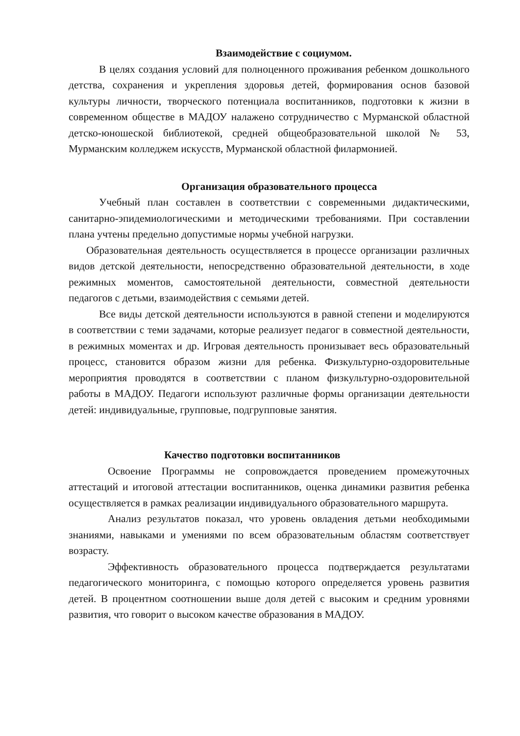Взаимодействие с социумом.
В целях создания условий для полноценного проживания ребенком дошкольного детства, сохранения и укрепления здоровья детей, формирования основ базовой культуры личности, творческого потенциала воспитанников, подготовки к жизни в современном обществе в МАДОУ налажено сотрудничество с Мурманской областной детско-юношеской библиотекой, средней общеобразовательной школой № 53, Мурманским колледжем искусств, Мурманской областной филармонией.
Организация образовательного процесса
Учебный план составлен в соответствии с современными дидактическими, санитарно-эпидемиологическими и методическими требованиями. При составлении плана учтены предельно допустимые нормы учебной нагрузки.
Образовательная деятельность осуществляется в процессе организации различных видов детской деятельности, непосредственно образовательной деятельности, в ходе режимных моментов, самостоятельной деятельности, совместной деятельности педагогов с детьми, взаимодействия с семьями детей.
Все виды детской деятельности используются в равной степени и моделируются в соответствии с теми задачами, которые реализует педагог в совместной деятельности, в режимных моментах и др. Игровая деятельность пронизывает весь образовательный процесс, становится образом жизни для ребенка. Физкультурно-оздоровительные мероприятия проводятся в соответствии с планом физкультурно-оздоровительной работы в МАДОУ. Педагоги используют различные формы организации деятельности детей: индивидуальные, групповые, подгрупповые занятия.
Качество подготовки воспитанников
Освоение Программы не сопровождается проведением промежуточных аттестаций и итоговой аттестации воспитанников, оценка динамики развития ребенка осуществляется в рамках реализации индивидуального образовательного маршрута.
Анализ результатов показал, что уровень овладения детьми необходимыми знаниями, навыками и умениями по всем образовательным областям соответствует возрасту.
Эффективность образовательного процесса подтверждается результатами педагогического мониторинга, с помощью которого определяется уровень развития детей. В процентном соотношении выше доля детей с высоким и средним уровнями развития, что говорит о высоком качестве образования в МАДОУ.